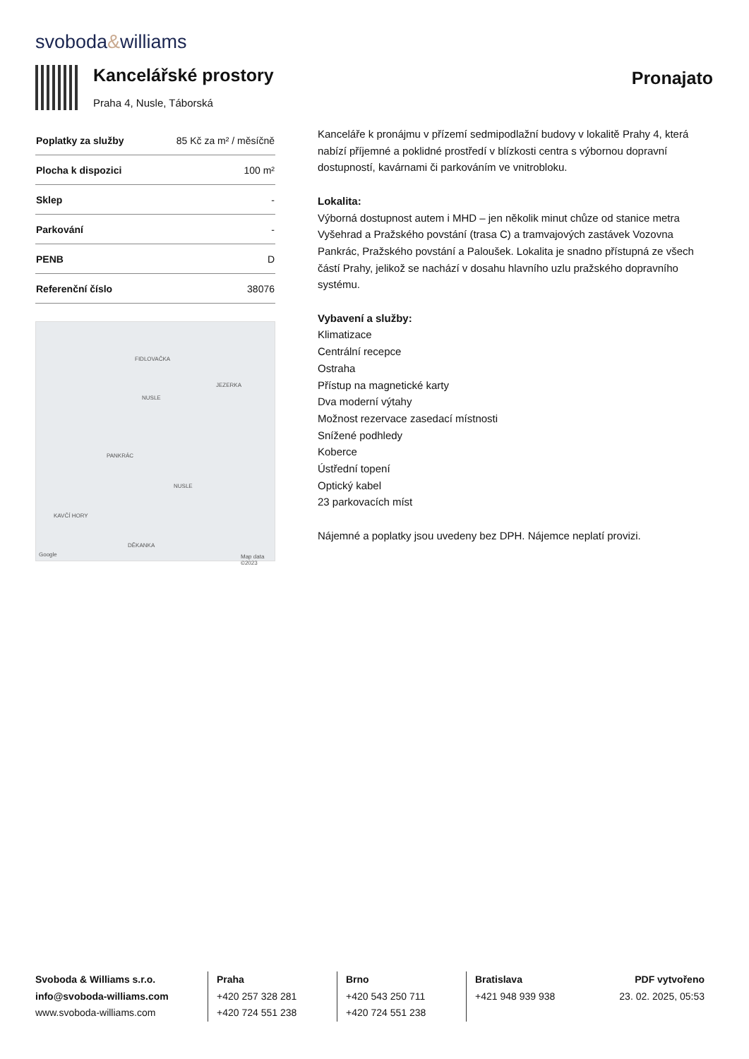svoboda&williams
Kancelářské prostory
Praha 4, Nusle, Táborská
Pronajato
| Poplatky za služby | 85 Kč za m² / měsíčně |
| Plocha k dispozici | 100 m² |
| Sklep | - |
| Parkování | - |
| PENB | D |
| Referenční číslo | 38076 |
FIDLOVAČKA
JEZERKA
NUSLE
PANKRÁC
NUSLE
KAVČÍ HORY
DĚKANKA
Google Map data ©2023
Kanceláře k pronájmu v přízemí sedmipodlažní budovy v lokalitě Prahy 4, která nabízí příjemné a poklidné prostředí v blízkosti centra s výbornou dopravní dostupností, kavárnami či parkováním ve vnitrobloku.
Lokalita:
Výborná dostupnost autem i MHD – jen několik minut chůze od stanice metra Vyšehrad a Pražského povstání (trasa C) a tramvajových zastávek Vozovna Pankrác, Pražského povstání a Paloušek. Lokalita je snadno přístupná ze všech částí Prahy, jelikož se nachází v dosahu hlavního uzlu pražského dopravního systému.
Vybavení a služby:
Klimatizace
Centrální recepce
Ostraha
Přístup na magnetické karty
Dva moderní výtahy
Možnost rezervace zasedací místnosti
Snížené podhledy
Koberce
Ústřední topení
Optický kabel
23 parkovacích míst
Nájemné a poplatky jsou uvedeny bez DPH. Nájemce neplatí provizi.
Svoboda & Williams s.r.o.
info@svoboda-williams.com
www.svoboda-williams.com
Praha
+420 257 328 281
+420 724 551 238
Brno
+420 543 250 711
+420 724 551 238
Bratislava
+421 948 939 938
PDF vytvořeno
23. 02. 2025, 05:53